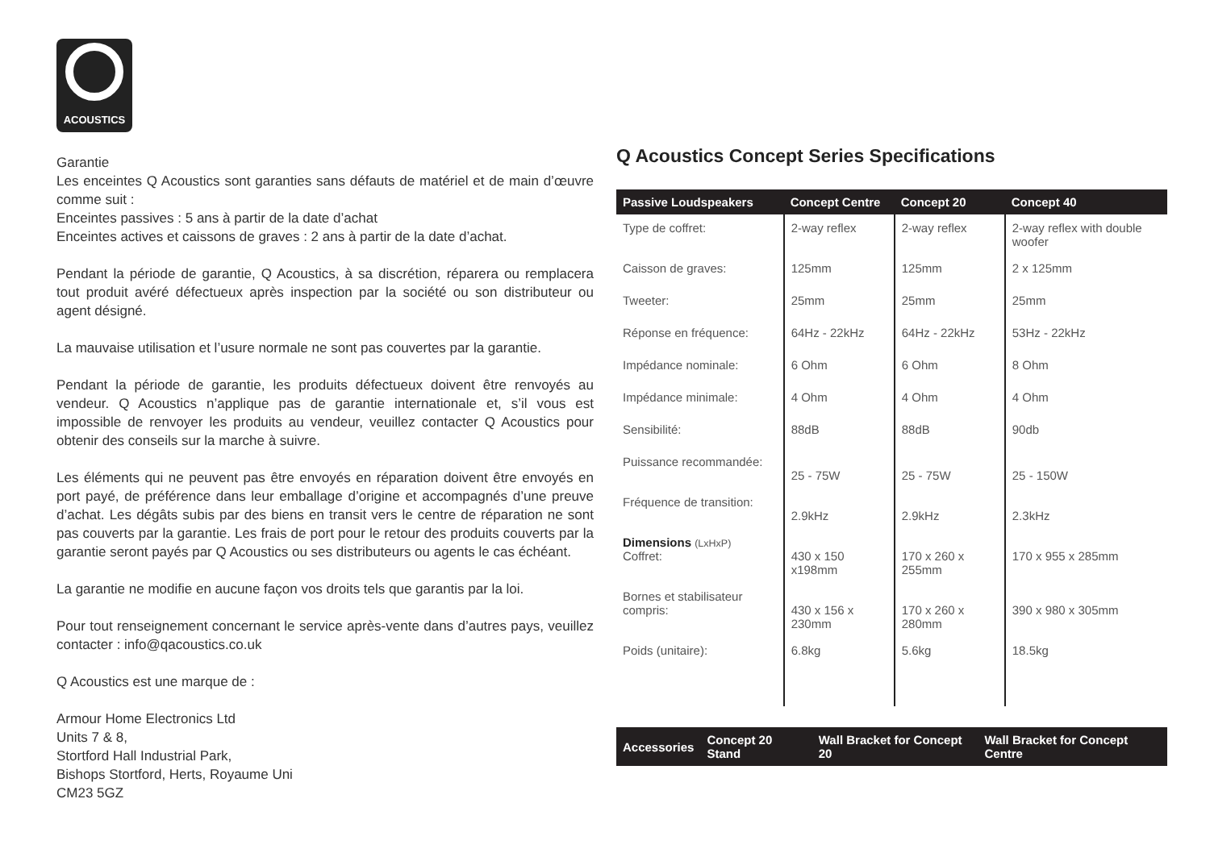ACOUSTICS
Garantie
Les enceintes Q Acoustics sont garanties sans défauts de matériel et de main d’œuvre comme suit :
Enceintes passives : 5 ans à partir de la date d’achat
Enceintes actives et caissons de graves : 2 ans à partir de la date d’achat.
Pendant la période de garantie, Q Acoustics, à sa discrétion, réparera ou remplacera tout produit avéré défectueux après inspection par la société ou son distributeur ou agent désigné.
La mauvaise utilisation et l’usure normale ne sont pas couvertes par la garantie.
Pendant la période de garantie, les produits défectueux doivent être renvoyés au vendeur. Q Acoustics n’applique pas de garantie internationale et, s’il vous est impossible de renvoyer les produits au vendeur, veuillez contacter Q Acoustics pour obtenir des conseils sur la marche à suivre.
Les éléments qui ne peuvent pas être envoyés en réparation doivent être envoyés en port payé, de préférence dans leur emballage d’origine et accompagnés d’une preuve d’achat. Les dégâts subis par des biens en transit vers le centre de réparation ne sont pas couverts par la garantie. Les frais de port pour le retour des produits couverts par la garantie seront payés par Q Acoustics ou ses distributeurs ou agents le cas échéant.
La garantie ne modifie en aucune façon vos droits tels que garantis par la loi.
Pour tout renseignement concernant le service après-vente dans d’autres pays, veuillez contacter : info@qacoustics.co.uk
Q Acoustics est une marque de :
Armour Home Electronics Ltd
Units 7 & 8,
Stortford Hall Industrial Park,
Bishops Stortford, Herts, Royaume Uni
CM23 5GZ
Q Acoustics Concept Series Specifications
| Passive Loudspeakers | Concept Centre | Concept 20 | Concept 40 |
| --- | --- | --- | --- |
| Type de coffret: | 2-way reflex | 2-way reflex | 2-way reflex with double woofer |
| Caisson de graves: | 125mm | 125mm | 2 x 125mm |
| Tweeter: | 25mm | 25mm | 25mm |
| Réponse en fréquence: | 64Hz - 22kHz | 64Hz - 22kHz | 53Hz - 22kHz |
| Impédance nominale: | 6 Ohm | 6 Ohm | 8 Ohm |
| Impédance minimale: | 4 Ohm | 4 Ohm | 4 Ohm |
| Sensibilité: | 88dB | 88dB | 90db |
| Puissance recommandée: | 25 - 75W | 25 - 75W | 25 - 150W |
| Fréquence de transition: | 2.9kHz | 2.9kHz | 2.3kHz |
| Dimensions (LxHxP) Coffret: | 430 x 150 x198mm | 170 x 260 x 255mm | 170 x 955 x 285mm |
| Bornes et stabilisateur compris: | 430 x 156 x 230mm | 170 x 260 x 280mm | 390 x 980 x 305mm |
| Poids (unitaire): | 6.8kg | 5.6kg | 18.5kg |
| Accessories | Concept 20 Stand | Wall Bracket for Concept 20 | Wall Bracket for Concept Centre |
| --- | --- | --- | --- |